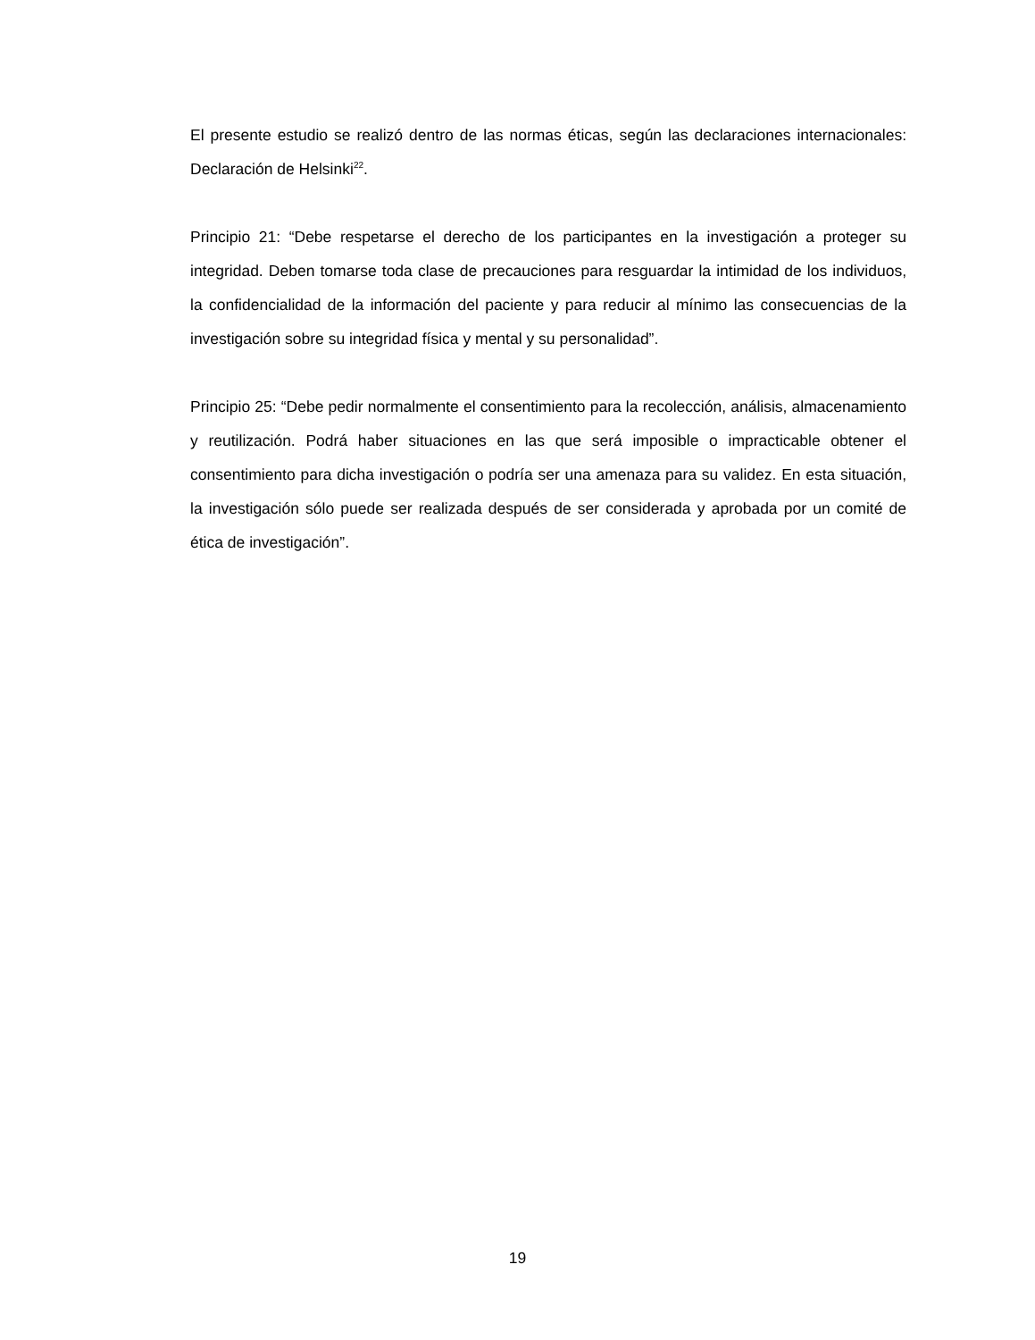El presente estudio se realizó dentro de las normas éticas, según las declaraciones internacionales: Declaración de Helsinki<sup>22</sup>.
Principio 21: “Debe respetarse el derecho de los participantes en la investigación a proteger su integridad. Deben tomarse toda clase de precauciones para resguardar la intimidad de los individuos, la confidencialidad de la información del paciente y para reducir al mínimo las consecuencias de la investigación sobre su integridad física y mental y su personalidad”.
Principio 25: “Debe pedir normalmente el consentimiento para la recolección, análisis, almacenamiento y reutilización. Podrá haber situaciones en las que será imposible o impracticable obtener el consentimiento para dicha investigación o podría ser una amenaza para su validez. En esta situación, la investigación sólo puede ser realizada después de ser considerada y aprobada por un comité de ética de investigación”.
19